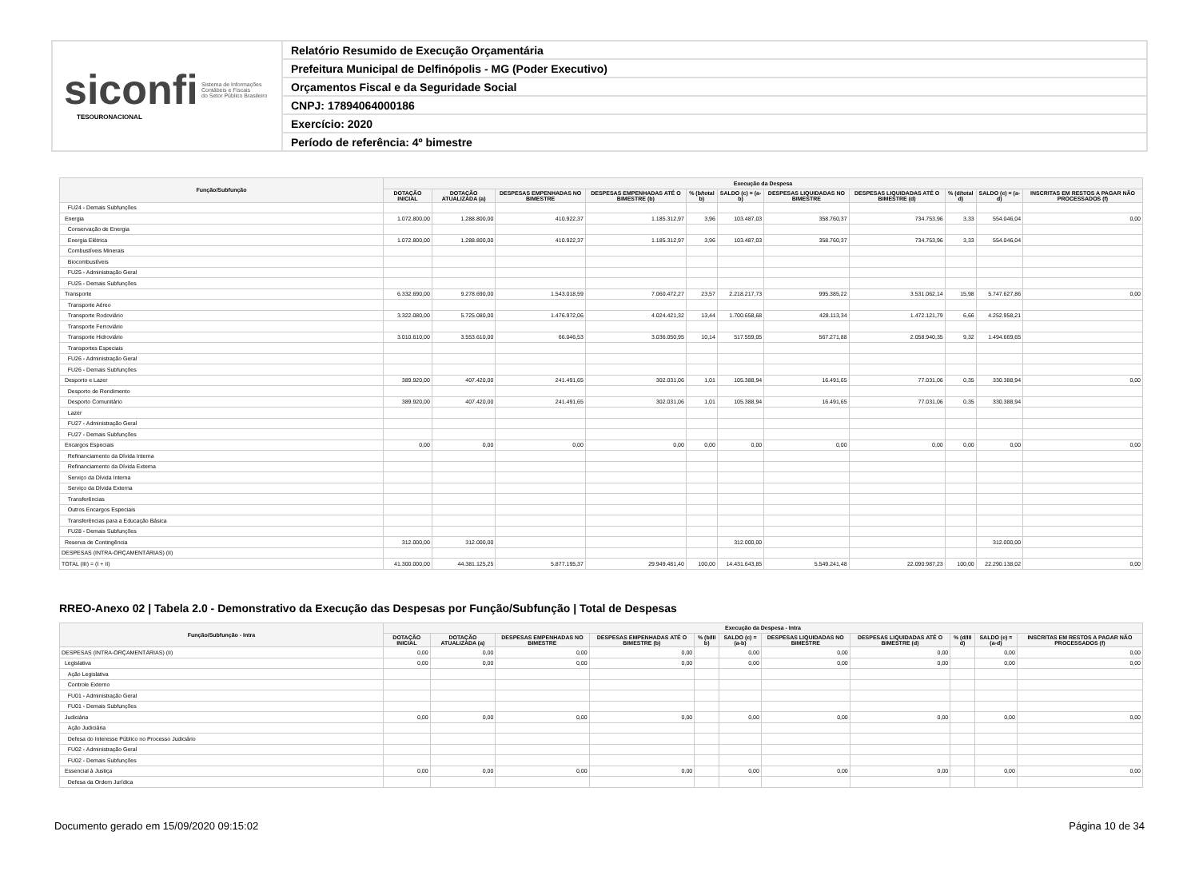siconfi Sistema de Informações
Contábeis e Fiscais
do Setor Público Brasileiro
TESOURONACIONAL
Relatório Resumido de Execução Orçamentária
Prefeitura Municipal de Delfinópolis - MG (Poder Executivo)
Orçamentos Fiscal e da Seguridade Social
CNPJ: 17894064000186
Exercício: 2020
Período de referência: 4º bimestre
| Função/Subfunção | Execução da Despesa | | | | | | | | | | |
| --- | --- | --- | --- | --- | --- | --- | --- | --- | --- | --- | --- |
| | DOTAÇÃO INICIAL | DOTAÇÃO ATUALIZADA (a) | DESPESAS EMPENHADAS NO BIMESTRE | DESPESAS EMPENHADAS ATÉ O BIMESTRE (b) | % (b/total b) | SALDO (c) = (a-b) | DESPESAS LIQUIDADAS NO BIMESTRE | DESPESAS LIQUIDADAS ATÉ O BIMESTRE (d) | % (d/total d) | SALDO (e) = (a-d) | INSCRITAS EM RESTOS A PAGAR NÃO PROCESSADOS (f) |
| FU24 - Demais Subfunções | | | | | | | | | | | |
| Energia | 1.072.800,00 | 1.288.800,00 | 410.922,37 | 1.185.312,97 | 3,96 | 103.487,03 | 358.760,37 | 734.753,96 | 3,33 | 554.046,04 | 0,00 |
| Conservação de Energia | | | | | | | | | | | |
| Energia Elétrica | 1.072.800,00 | 1.288.800,00 | 410.922,37 | 1.185.312,97 | 3,96 | 103.487,03 | 358.760,37 | 734.753,96 | 3,33 | 554.046,04 | |
| Combustíveis Minerais | | | | | | | | | | | |
| Biocombustíveis | | | | | | | | | | | |
| FU25 - Administração Geral | | | | | | | | | | | |
| FU25 - Demais Subfunções | | | | | | | | | | | |
| Transporte | 6.332.690,00 | 9.278.690,00 | 1.543.018,59 | 7.060.472,27 | 23,57 | 2.218.217,73 | 995.385,22 | 3.531.062,14 | 15,98 | 5.747.627,86 | 0,00 |
| Transporte Aéreo | | | | | | | | | | | |
| Transporte Rodoviário | 3.322.080,00 | 5.725.080,00 | 1.476.972,06 | 4.024.421,32 | 13,44 | 1.700.658,68 | 428.113,34 | 1.472.121,79 | 6,66 | 4.252.958,21 | |
| Transporte Ferroviário | | | | | | | | | | | |
| Transporte Hidroviário | 3.010.610,00 | 3.553.610,00 | 66.046,53 | 3.036.050,95 | 10,14 | 517.559,05 | 567.271,88 | 2.058.940,35 | 9,32 | 1.494.669,65 | |
| Transportes Especiais | | | | | | | | | | | |
| FU26 - Administração Geral | | | | | | | | | | | |
| FU26 - Demais Subfunções | | | | | | | | | | | |
| Desporto e Lazer | 389.920,00 | 407.420,00 | 241.491,65 | 302.031,06 | 1,01 | 105.388,94 | 16.491,65 | 77.031,06 | 0,35 | 330.388,94 | 0,00 |
| Desporto de Rendimento | | | | | | | | | | | |
| Desporto Comunitário | 389.920,00 | 407.420,00 | 241.491,65 | 302.031,06 | 1,01 | 105.388,94 | 16.491,65 | 77.031,06 | 0,35 | 330.388,94 | |
| Lazer | | | | | | | | | | | |
| FU27 - Administração Geral | | | | | | | | | | | |
| FU27 - Demais Subfunções | | | | | | | | | | | |
| Encargos Especiais | 0,00 | 0,00 | 0,00 | 0,00 | 0,00 | 0,00 | 0,00 | 0,00 | 0,00 | 0,00 | 0,00 |
| Refinanciamento da Dívida Interna | | | | | | | | | | | |
| Refinanciamento da Dívida Externa | | | | | | | | | | | |
| Serviço da Dívida Interna | | | | | | | | | | | |
| Serviço da Dívida Externa | | | | | | | | | | | |
| Transferências | | | | | | | | | | | |
| Outros Encargos Especiais | | | | | | | | | | | |
| Transferências para a Educação Básica | | | | | | | | | | | |
| FU28 - Demais Subfunções | | | | | | | | | | | |
| Reserva de Contingência | 312.000,00 | 312.000,00 | | | | 312.000,00 | | | | 312.000,00 | |
| DESPESAS (INTRA-ORÇAMENTÁRIAS) (II) | | | | | | | | | | | |
| TOTAL (III) = (I + II) | 41.300.000,00 | 44.381.125,25 | 5.877.195,37 | 29.949.481,40 | 100,00 | 14.431.643,85 | 5.549.241,48 | 22.090.987,23 | 100,00 | 22.290.138,02 | 0,00 |
RREO-Anexo 02 | Tabela 2.0 - Demonstrativo da Execução das Despesas por Função/Subfunção | Total de Despesas
| Função/Subfunção - Intra | Execução da Despesa - Intra | | | | | | | | | | |
| --- | --- | --- | --- | --- | --- | --- | --- | --- | --- | --- | --- |
| | DOTAÇÃO INICIAL | DOTAÇÃO ATUALIZADA (a) | DESPESAS EMPENHADAS NO BIMESTRE | DESPESAS EMPENHADAS ATÉ O BIMESTRE (b) | % (b/III b) | SALDO (c) = (a-b) | DESPESAS LIQUIDADAS NO BIMESTRE | DESPESAS LIQUIDADAS ATÉ O BIMESTRE (d) | % (d/III d) | SALDO (e) = (a-d) | INSCRITAS EM RESTOS A PAGAR NÃO PROCESSADOS (f) |
| DESPESAS (INTRA-ORÇAMENTÁRIAS) (II) | 0,00 | 0,00 | 0,00 | 0,00 | | 0,00 | 0,00 | 0,00 | | 0,00 | 0,00 |
| Legislativa | 0,00 | 0,00 | 0,00 | 0,00 | | 0,00 | 0,00 | 0,00 | | 0,00 | 0,00 |
| Ação Legislativa | | | | | | | | | | | |
| Controle Externo | | | | | | | | | | | |
| FU01 - Administração Geral | | | | | | | | | | | |
| FU01 - Demais Subfunções | | | | | | | | | | | |
| Judiciária | 0,00 | 0,00 | 0,00 | 0,00 | | 0,00 | 0,00 | 0,00 | | 0,00 | 0,00 |
| Ação Judiciária | | | | | | | | | | | |
| Defesa do Interesse Público no Processo Judiciário | | | | | | | | | | | |
| FU02 - Administração Geral | | | | | | | | | | | |
| FU02 - Demais Subfunções | | | | | | | | | | | |
| Essencial à Justiça | 0,00 | 0,00 | 0,00 | 0,00 | | 0,00 | 0,00 | 0,00 | | 0,00 | 0,00 |
| Defesa da Ordem Jurídica | | | | | | | | | | | |
Documento gerado em 15/09/2020 09:15:02 Página 10 de 34